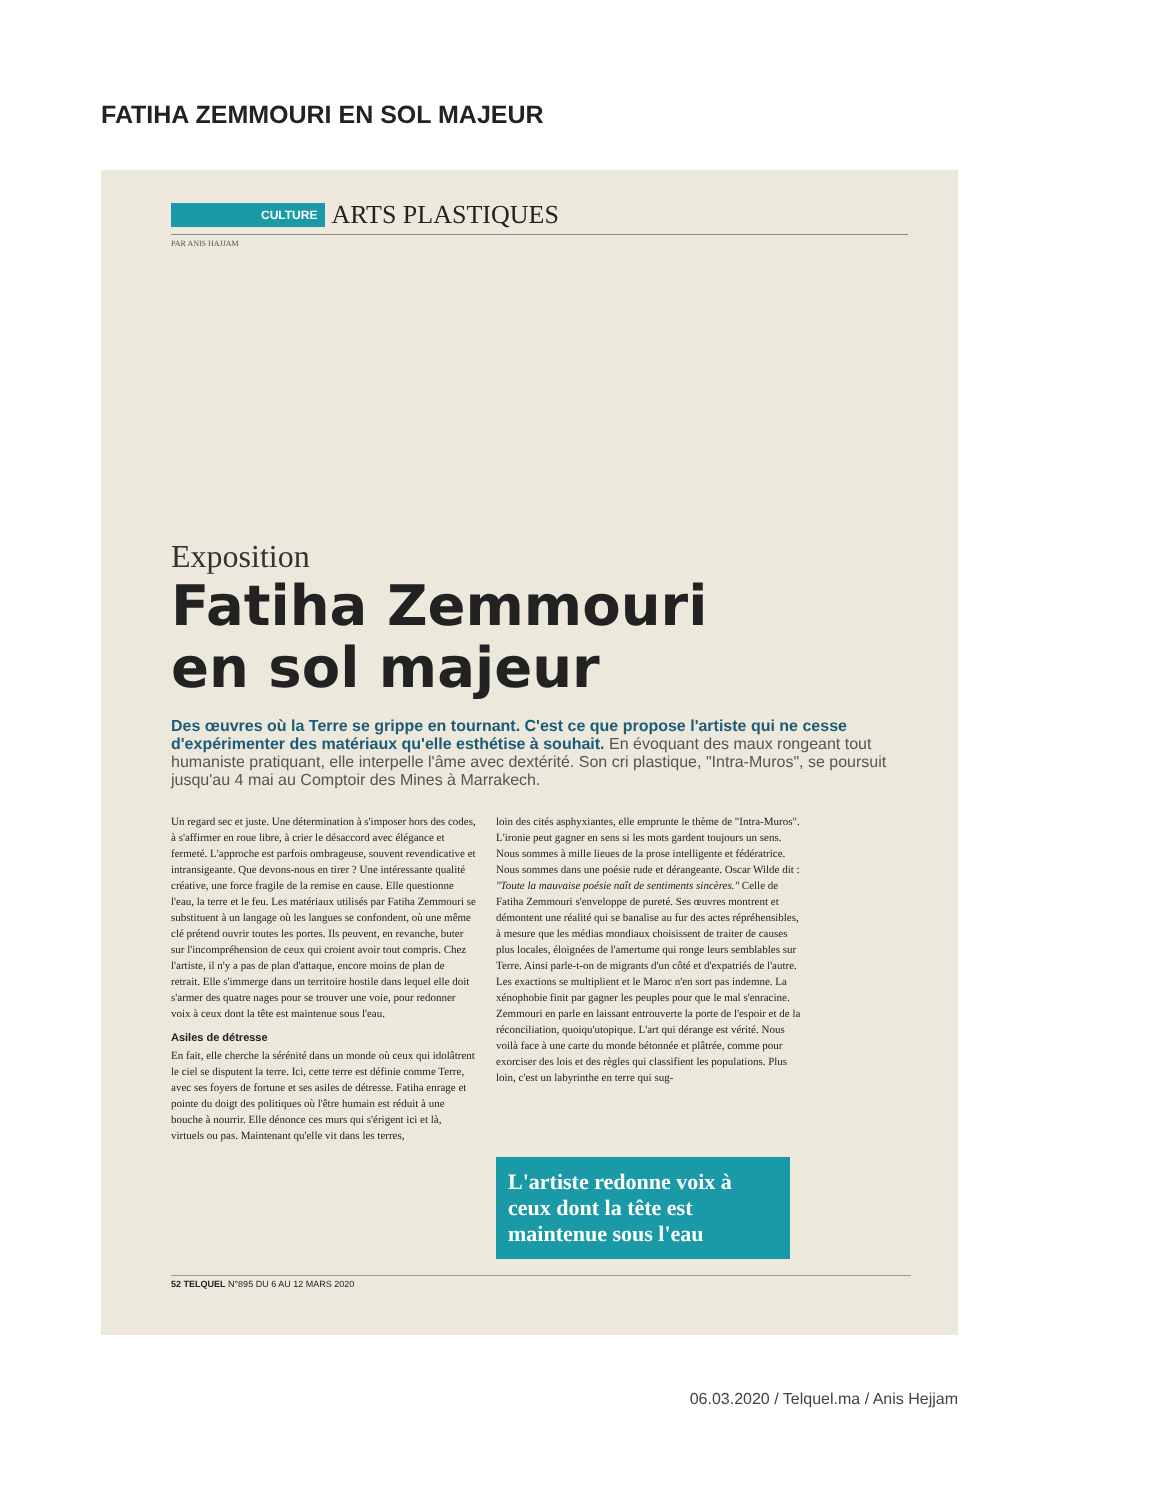FATIHA ZEMMOURI EN SOL MAJEUR
CULTURE ARTS PLASTIQUES
PAR ANIS HAJJAM
Exposition
Fatiha Zemmouri
en sol majeur
Des œuvres où la Terre se grippe en tournant. C'est ce que propose l'artiste qui ne cesse d'expérimenter des matériaux qu'elle esthétise à souhait. En évoquant des maux rongeant tout humaniste pratiquant, elle interpelle l'âme avec dextérité. Son cri plastique, "Intra-Muros", se poursuit jusqu'au 4 mai au Comptoir des Mines à Marrakech.
Un regard sec et juste. Une détermination à s'imposer hors des codes, à s'affirmer en roue libre, à crier le désaccord avec élégance et fermeté. L'approche est parfois ombrageuse, souvent revendicative et intransigeante. Que devons-nous en tirer ? Une intéressante qualité créative, une force fragile de la remise en cause. Elle questionne l'eau, la terre et le feu. Les matériaux utilisés par Fatiha Zemmouri se substituent à un langage où les langues se confondent, où une même clé prétend ouvrir toutes les portes. Ils peuvent, en revanche, buter sur l'incompréhension de ceux qui croient avoir tout compris. Chez l'artiste, il n'y a pas de plan d'attaque, encore moins de plan de retrait. Elle s'immerge dans un territoire hostile dans lequel elle doit s'armer des quatre nages pour se trouver une voie, pour redonner voix à ceux dont la tête est maintenue sous l'eau.
Asiles de détresse
En fait, elle cherche la sérénité dans un monde où ceux qui idolâtrent le ciel se disputent la terre. Ici, cette terre est définie comme Terre, avec ses foyers de fortune et ses asiles de détresse. Fatiha enrage et pointe du doigt des politiques où l'être humain est réduit à une bouche à nourrir. Elle dénonce ces murs qui s'érigent ici et là, virtuels ou pas. Maintenant qu'elle vit dans les terres,
loin des cités asphyxiantes, elle emprunte le thème de "Intra-Muros". L'ironie peut gagner en sens si les mots gardent toujours un sens. Nous sommes à mille lieues de la prose intelligente et fédératrice. Nous sommes dans une poésie rude et dérangeante. Oscar Wilde dit : "Toute la mauvaise poésie naît de sentiments sincères." Celle de Fatiha Zemmouri s'enveloppe de pureté. Ses œuvres montrent et démontent une réalité qui se banalise au fur des actes répréhensibles, à mesure que les médias mondiaux choisissent de traiter de causes plus locales, éloignées de l'amertume qui ronge leurs semblables sur Terre. Ainsi parle-t-on de migrants d'un côté et d'expatriés de l'autre. Les exactions se multiplient et le Maroc n'en sort pas indemne. La xénophobie finit par gagner les peuples pour que le mal s'enracine. Zemmouri en parle en laissant entrouverte la porte de l'espoir et de la réconciliation, quoiqu'utopique. L'art qui dérange est vérité. Nous voilà face à une carte du monde bétonnée et plâtrée, comme pour exorciser des lois et des règles qui classifient les populations. Plus loin, c'est un labyrinthe en terre qui sug-
L'artiste redonne voix à ceux dont la tête est maintenue sous l'eau
52 TELQUEL N°895 DU 6 AU 12 MARS 2020
06.03.2020 / Telquel.ma / Anis Hejjam